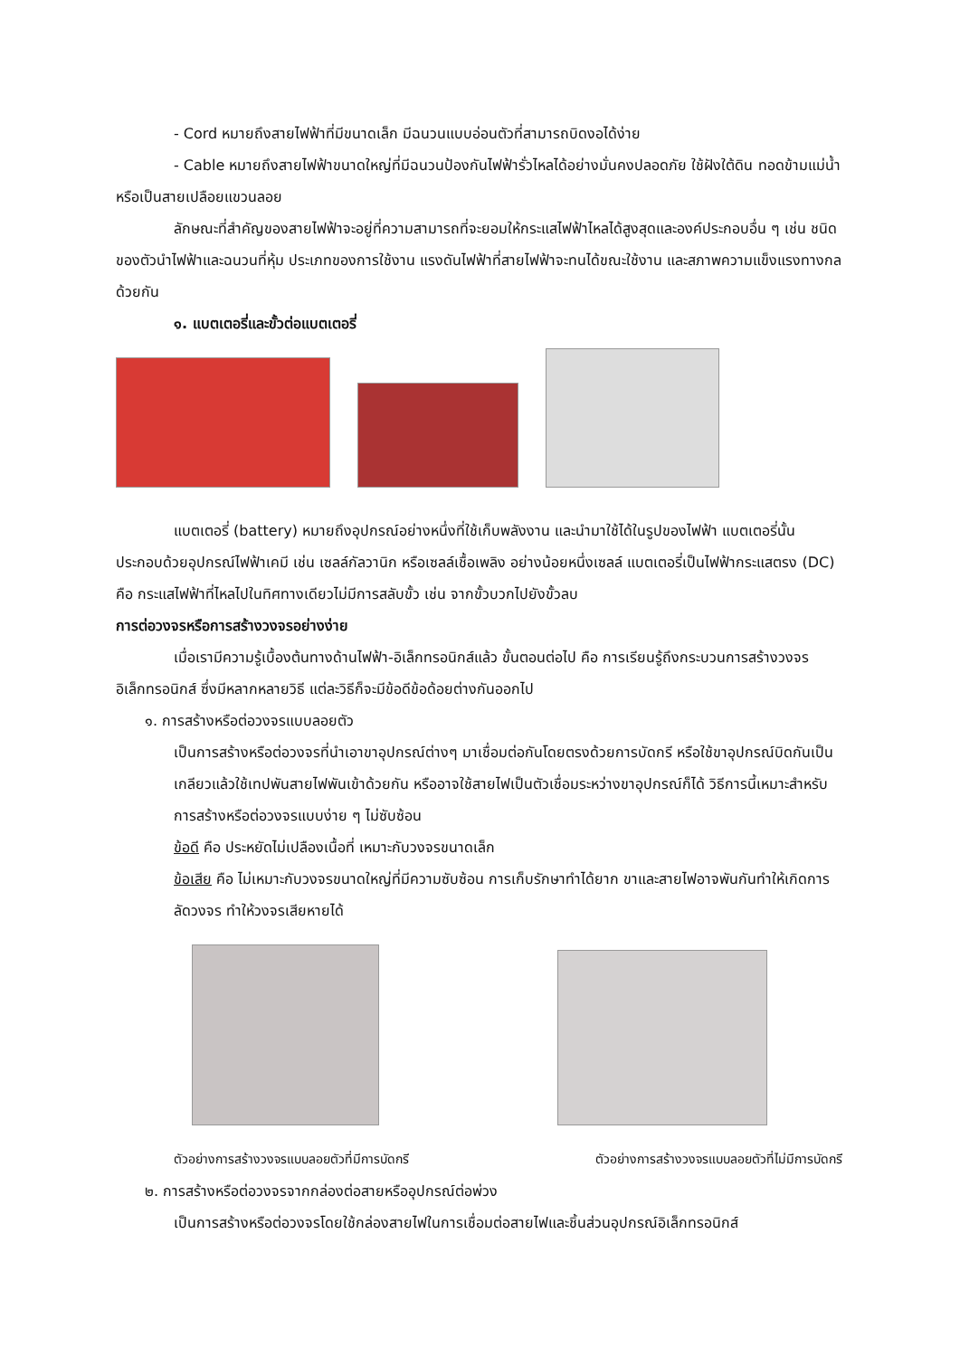- Cord หมายถึงสายไฟฟ้าที่มีขนาดเล็ก มีฉนวนแบบอ่อนตัวที่สามารถบิดงอได้ง่าย
- Cable หมายถึงสายไฟฟ้าขนาดใหญ่ที่มีฉนวนป้องกันไฟฟ้ารั่วไหลได้อย่างมั่นคงปลอดภัย ใช้ฝังใต้ดิน ทอดข้ามแม่น้ำ หรือเป็นสายเปลือยแขวนลอย
ลักษณะที่สำคัญของสายไฟฟ้าจะอยู่ที่ความสามารถที่จะยอมให้กระแสไฟฟ้าไหลได้สูงสุดและองค์ประกอบอื่น ๆ เช่น ชนิดของตัวนำไฟฟ้าและฉนวนที่หุ้ม ประเภทของการใช้งาน แรงดันไฟฟ้าที่สายไฟฟ้าจะทนได้ขณะใช้งาน และสภาพความแข็งแรงทางกลด้วยกัน
๑. แบตเตอรี่และขั้วต่อแบตเตอรี่
แบตเตอรี่ (battery) หมายถึงอุปกรณ์อย่างหนึ่งที่ใช้เก็บพลังงาน และนำมาใช้ได้ในรูปของไฟฟ้า แบตเตอรี่นั้นประกอบด้วยอุปกรณ์ไฟฟ้าเคมี เช่น เซลล์กัลวานิก หรือเซลล์เชื้อเพลิง อย่างน้อยหนึ่งเซลล์ แบตเตอรี่เป็นไฟฟ้ากระแสตรง (DC) คือ กระแสไฟฟ้าที่ไหลไปในทิศทางเดียวไม่มีการสลับขั้ว เช่น จากขั้วบวกไปยังขั้วลบ
การต่อวงจรหรือการสร้างวงจรอย่างง่าย
เมื่อเรามีความรู้เบื้องต้นทางด้านไฟฟ้า-อิเล็กทรอนิกส์แล้ว ขั้นตอนต่อไป คือ การเรียนรู้ถึงกระบวนการสร้างวงจรอิเล็กทรอนิกส์ ซึ่งมีหลากหลายวิธี แต่ละวิธีก็จะมีข้อดีข้อด้อยต่างกันออกไป
๑. การสร้างหรือต่อวงจรแบบลอยตัว
เป็นการสร้างหรือต่อวงจรที่นำเอาขาอุปกรณ์ต่างๆ มาเชื่อมต่อกันโดยตรงด้วยการบัดกรี หรือใช้ขาอุปกรณ์บิดกันเป็นเกลียวแล้วใช้เทปพันสายไฟพันเข้าด้วยกัน หรืออาจใช้สายไฟเป็นตัวเชื่อมระหว่างขาอุปกรณ์ก็ได้ วิธีการนี้เหมาะสำหรับการสร้างหรือต่อวงจรแบบง่าย ๆ ไม่ซับซ้อน
ข้อดี คือ ประหยัดไม่เปลืองเนื้อที่ เหมาะกับวงจรขนาดเล็ก
ข้อเสีย คือ ไม่เหมาะกับวงจรขนาดใหญ่ที่มีความซับซ้อน การเก็บรักษาทำได้ยาก ขาและสายไฟอาจพันกันทำให้เกิดการลัดวงจร ทำให้วงจรเสียหายได้
ตัวอย่างการสร้างวงจรแบบลอยตัวที่มีการบัดกรี ตัวอย่างการสร้างวงจรแบบลอยตัวที่ไม่มีการบัดกรี
๒. การสร้างหรือต่อวงจรจากกล่องต่อสายหรืออุปกรณ์ต่อพ่วง
เป็นการสร้างหรือต่อวงจรโดยใช้กล่องสายไฟในการเชื่อมต่อสายไฟและชิ้นส่วนอุปกรณ์อิเล็กทรอนิกส์